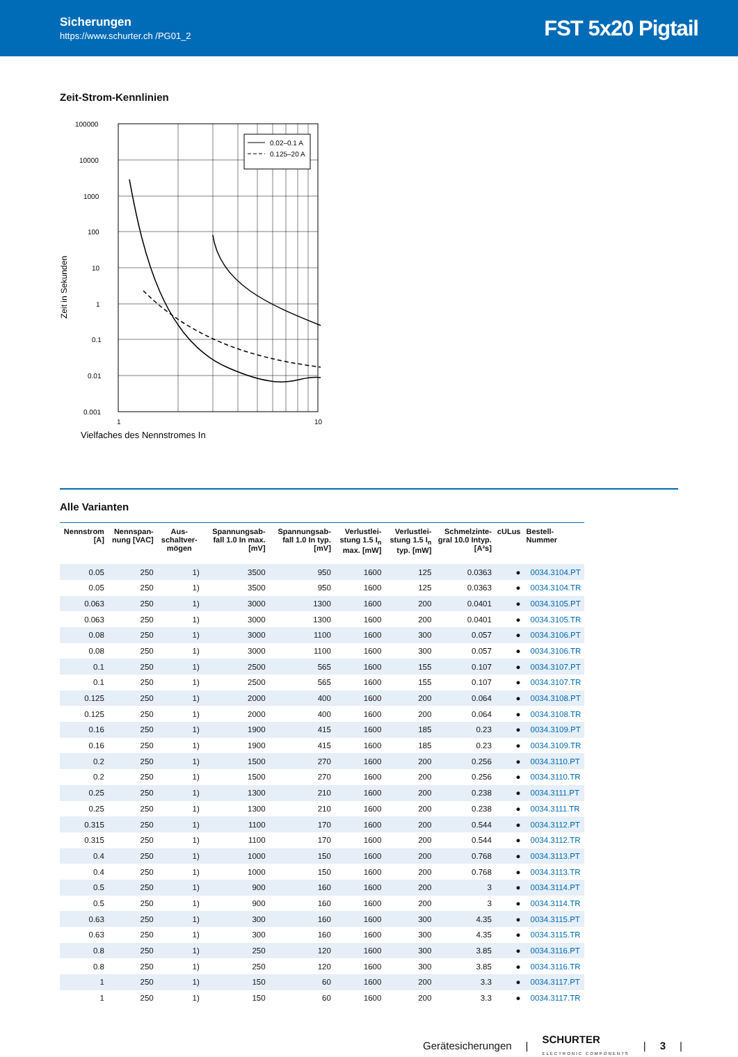Sicherungen
https://www.schurter.ch /PG01_2
FST 5x20 Pigtail
Zeit-Strom-Kennlinien
Zeit in Sekunden
100000
10000
1000
100
10
1
0.1
0.01
0.001
1
10
Vielfaches des Nennstromes In
0.02–0.1 A
0.125–20 A
Alle Varianten
| Nennstrom [A] | Nennspan-nung [VAC] | Aus-schaltver-mögen | Spannungsab-fall 1.0 In max. [mV] | Spannungsab-fall 1.0 In typ. [mV] | Verlustlei-stung 1.5 I<sub>n</sub> max. [mW] | Verlustlei-stung 1.5 I<sub>n</sub> typ. [mW] | Schmelzinte-gral 10.0 Intyp. [A²s] | cULus | Bestell-Nummer |
| --- | --- | --- | --- | --- | --- | --- | --- | --- | --- |
| 0.05 | 250 | 1) | 3500 | 950 | 1600 | 125 | 0.0363 | ● | 0034.3104.PT |
| 0.05 | 250 | 1) | 3500 | 950 | 1600 | 125 | 0.0363 | ● | 0034.3104.TR |
| 0.063 | 250 | 1) | 3000 | 1300 | 1600 | 200 | 0.0401 | ● | 0034.3105.PT |
| 0.063 | 250 | 1) | 3000 | 1300 | 1600 | 200 | 0.0401 | ● | 0034.3105.TR |
| 0.08 | 250 | 1) | 3000 | 1100 | 1600 | 300 | 0.057 | ● | 0034.3106.PT |
| 0.08 | 250 | 1) | 3000 | 1100 | 1600 | 300 | 0.057 | ● | 0034.3106.TR |
| 0.1 | 250 | 1) | 2500 | 565 | 1600 | 155 | 0.107 | ● | 0034.3107.PT |
| 0.1 | 250 | 1) | 2500 | 565 | 1600 | 155 | 0.107 | ● | 0034.3107.TR |
| 0.125 | 250 | 1) | 2000 | 400 | 1600 | 200 | 0.064 | ● | 0034.3108.PT |
| 0.125 | 250 | 1) | 2000 | 400 | 1600 | 200 | 0.064 | ● | 0034.3108.TR |
| 0.16 | 250 | 1) | 1900 | 415 | 1600 | 185 | 0.23 | ● | 0034.3109.PT |
| 0.16 | 250 | 1) | 1900 | 415 | 1600 | 185 | 0.23 | ● | 0034.3109.TR |
| 0.2 | 250 | 1) | 1500 | 270 | 1600 | 200 | 0.256 | ● | 0034.3110.PT |
| 0.2 | 250 | 1) | 1500 | 270 | 1600 | 200 | 0.256 | ● | 0034.3110.TR |
| 0.25 | 250 | 1) | 1300 | 210 | 1600 | 200 | 0.238 | ● | 0034.3111.PT |
| 0.25 | 250 | 1) | 1300 | 210 | 1600 | 200 | 0.238 | ● | 0034.3111.TR |
| 0.315 | 250 | 1) | 1100 | 170 | 1600 | 200 | 0.544 | ● | 0034.3112.PT |
| 0.315 | 250 | 1) | 1100 | 170 | 1600 | 200 | 0.544 | ● | 0034.3112.TR |
| 0.4 | 250 | 1) | 1000 | 150 | 1600 | 200 | 0.768 | ● | 0034.3113.PT |
| 0.4 | 250 | 1) | 1000 | 150 | 1600 | 200 | 0.768 | ● | 0034.3113.TR |
| 0.5 | 250 | 1) | 900 | 160 | 1600 | 200 | 3 | ● | 0034.3114.PT |
| 0.5 | 250 | 1) | 900 | 160 | 1600 | 200 | 3 | ● | 0034.3114.TR |
| 0.63 | 250 | 1) | 300 | 160 | 1600 | 300 | 4.35 | ● | 0034.3115.PT |
| 0.63 | 250 | 1) | 300 | 160 | 1600 | 300 | 4.35 | ● | 0034.3115.TR |
| 0.8 | 250 | 1) | 250 | 120 | 1600 | 300 | 3.85 | ● | 0034.3116.PT |
| 0.8 | 250 | 1) | 250 | 120 | 1600 | 300 | 3.85 | ● | 0034.3116.TR |
| 1 | 250 | 1) | 150 | 60 | 1600 | 200 | 3.3 | ● | 0034.3117.PT |
| 1 | 250 | 1) | 150 | 60 | 1600 | 200 | 3.3 | ● | 0034.3117.TR |
Gerätesicherungen | SCHURTER
ELECTRONIC COMPONENTS | 3 |